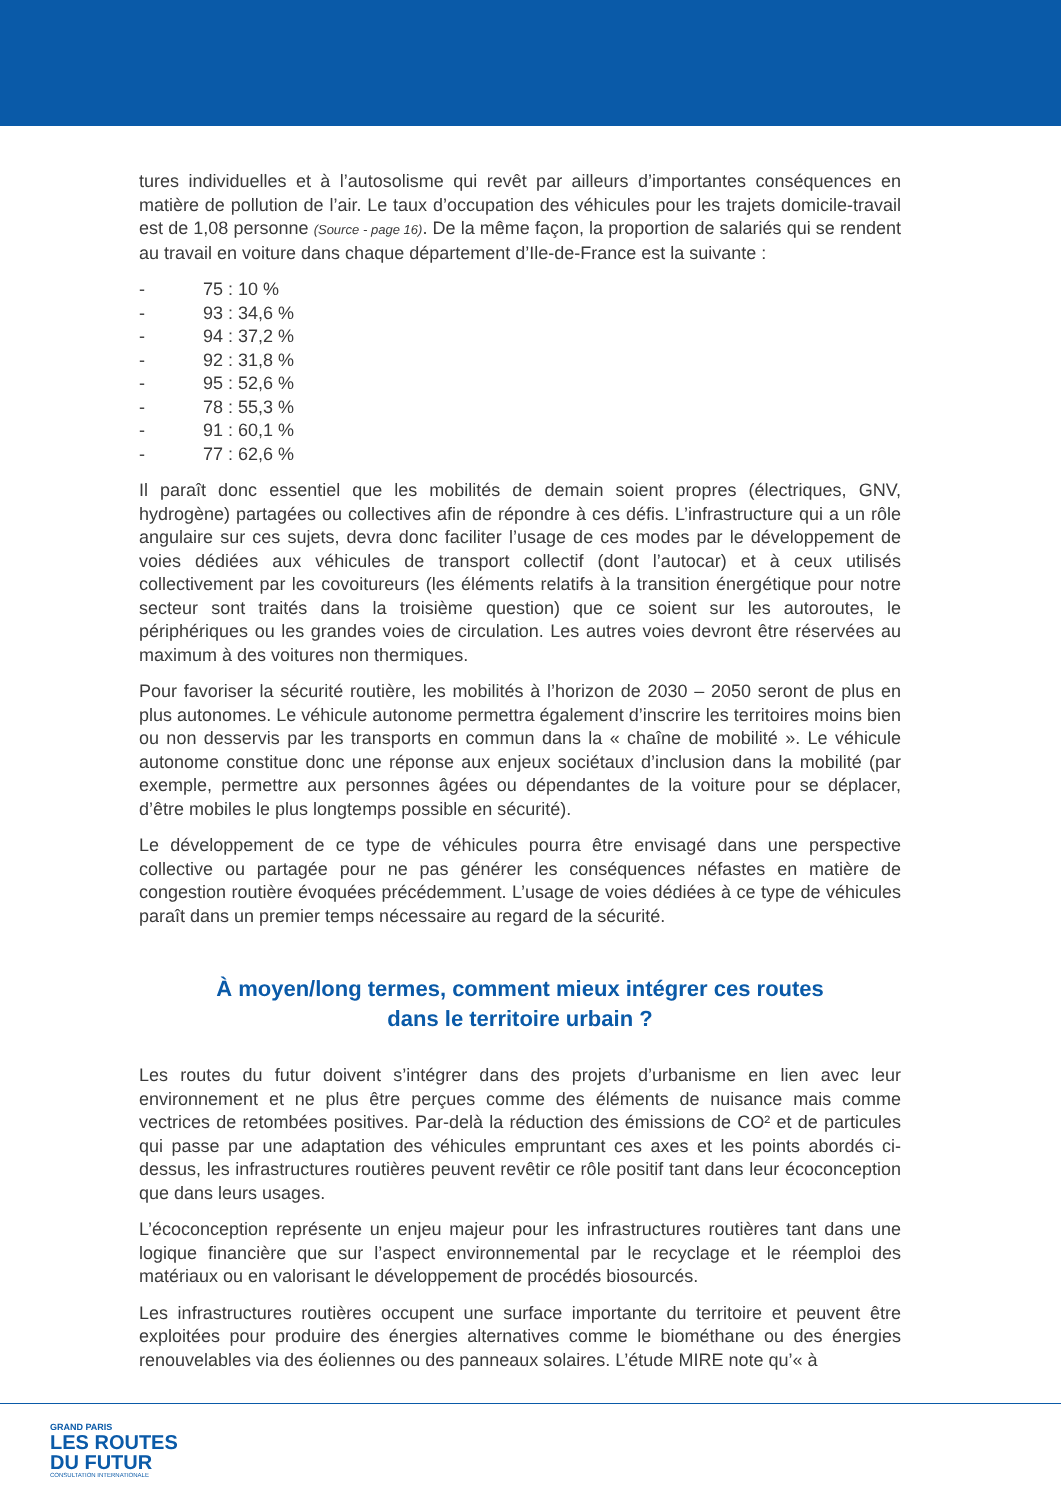tures individuelles et à l’autosolisme qui revêt par ailleurs d’importantes conséquences en matière de pollution de l’air. Le taux d’occupation des véhicules pour les trajets domicile-travail est de 1,08 personne (Source - page 16). De la même façon, la proportion de salariés qui se rendent au travail en voiture dans chaque département d’Ile-de-France est la suivante :
- 75 : 10 %
- 93 : 34,6 %
- 94 : 37,2 %
- 92 : 31,8 %
- 95 : 52,6 %
- 78 : 55,3 %
- 91 : 60,1 %
- 77 : 62,6 %
Il paraît donc essentiel que les mobilités de demain soient propres (électriques, GNV, hydrogène) partagées ou collectives afin de répondre à ces défis. L’infrastructure qui a un rôle angulaire sur ces sujets, devra donc faciliter l’usage de ces modes par le développement de voies dédiées aux véhicules de transport collectif (dont l’autocar) et à ceux utilisés collectivement par les covoitureurs (les éléments relatifs à la transition énergétique pour notre secteur sont traités dans la troisième question) que ce soient sur les autoroutes, le périphériques ou les grandes voies de circulation. Les autres voies devront être réservées au maximum à des voitures non thermiques.
Pour favoriser la sécurité routière, les mobilités à l’horizon de 2030 – 2050 seront de plus en plus autonomes. Le véhicule autonome permettra également d’inscrire les territoires moins bien ou non desservis par les transports en commun dans la « chaîne de mobilité ». Le véhicule autonome constitue donc une réponse aux enjeux sociétaux d’inclusion dans la mobilité (par exemple, permettre aux personnes âgées ou dépendantes de la voiture pour se déplacer, d’être mobiles le plus longtemps possible en sécurité).
Le développement de ce type de véhicules pourra être envisagé dans une perspective collective ou partagée pour ne pas générer les conséquences néfastes en matière de congestion routière évoquées précédemment. L’usage de voies dédiées à ce type de véhicules paraît dans un premier temps nécessaire au regard de la sécurité.
À moyen/long termes, comment mieux intégrer ces routes
dans le territoire urbain ?
Les routes du futur doivent s’intégrer dans des projets d’urbanisme en lien avec leur environnement et ne plus être perçues comme des éléments de nuisance mais comme vectrices de retombées positives. Par-delà la réduction des émissions de CO² et de particules qui passe par une adaptation des véhicules empruntant ces axes et les points abordés ci-dessus, les infrastructures routières peuvent revêtir ce rôle positif tant dans leur écoconception que dans leurs usages.
L’écoconception représente un enjeu majeur pour les infrastructures routières tant dans une logique financière que sur l’aspect environnemental par le recyclage et le réemploi des matériaux ou en valorisant le développement de procédés biosourcés.
Les infrastructures routières occupent une surface importante du territoire et peuvent être exploitées pour produire des énergies alternatives comme le biométhane ou des énergies renouvelables via des éoliennes ou des panneaux solaires. L’étude MIRE note qu’« à
GRAND PARIS
LES ROUTES
DU FUTUR
CONSULTATION INTERNATIONALE